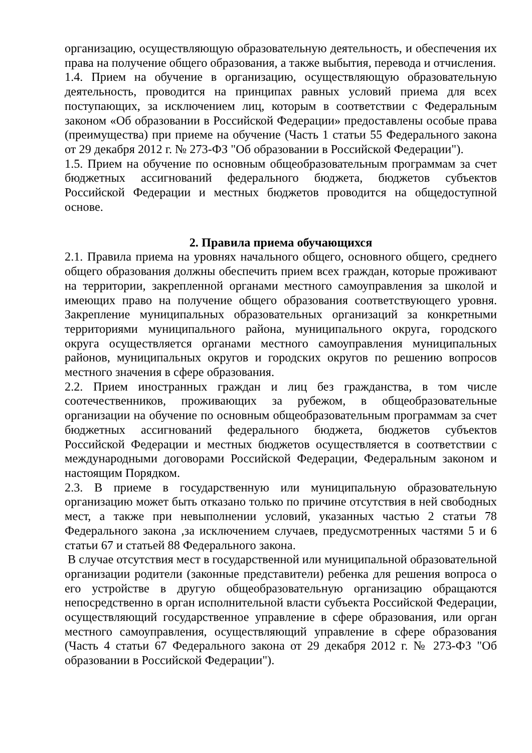организацию, осуществляющую образовательную деятельность, и обеспечения их права на получение общего образования, а также выбытия, перевода и отчисления.
1.4. Прием на обучение в организацию, осуществляющую образовательную деятельность, проводится на принципах равных условий приема для всех поступающих, за исключением лиц, которым в соответствии с Федеральным законом «Об образовании в Российской Федерации» предоставлены особые права (преимущества) при приеме на обучение (Часть 1 статьи 55 Федерального закона от 29 декабря 2012 г. № 273-ФЗ "Об образовании в Российской Федерации").
1.5. Прием на обучение по основным общеобразовательным программам за счет бюджетных ассигнований федерального бюджета, бюджетов субъектов Российской Федерации и местных бюджетов проводится на общедоступной основе.
2. Правила приема обучающихся
2.1. Правила приема на уровнях начального общего, основного общего, среднего общего образования должны обеспечить прием всех граждан, которые проживают на территории, закрепленной органами местного самоуправления за школой и имеющих право на получение общего образования соответствующего уровня. Закрепление муниципальных образовательных организаций за конкретными территориями муниципального района, муниципального округа, городского округа осуществляется органами местного самоуправления муниципальных районов, муниципальных округов и городских округов по решению вопросов местного значения в сфере образования.
2.2. Прием иностранных граждан и лиц без гражданства, в том числе соотечественников, проживающих за рубежом, в общеобразовательные организации на обучение по основным общеобразовательным программам за счет бюджетных ассигнований федерального бюджета, бюджетов субъектов Российской Федерации и местных бюджетов осуществляется в соответствии с международными договорами Российской Федерации, Федеральным законом и настоящим Порядком.
2.3. В приеме в государственную или муниципальную образовательную организацию может быть отказано только по причине отсутствия в ней свободных мест, а также при невыполнении условий, указанных частью 2 статьи 78 Федерального закона ,за исключением случаев, предусмотренных частями 5 и 6 статьи 67 и статьей 88 Федерального закона.
В случае отсутствия мест в государственной или муниципальной образовательной организации родители (законные представители) ребенка для решения вопроса о его устройстве в другую общеобразовательную организацию обращаются непосредственно в орган исполнительной власти субъекта Российской Федерации, осуществляющий государственное управление в сфере образования, или орган местного самоуправления, осуществляющий управление в сфере образования (Часть 4 статьи 67 Федерального закона от 29 декабря 2012 г. № 273-ФЗ "Об образовании в Российской Федерации").